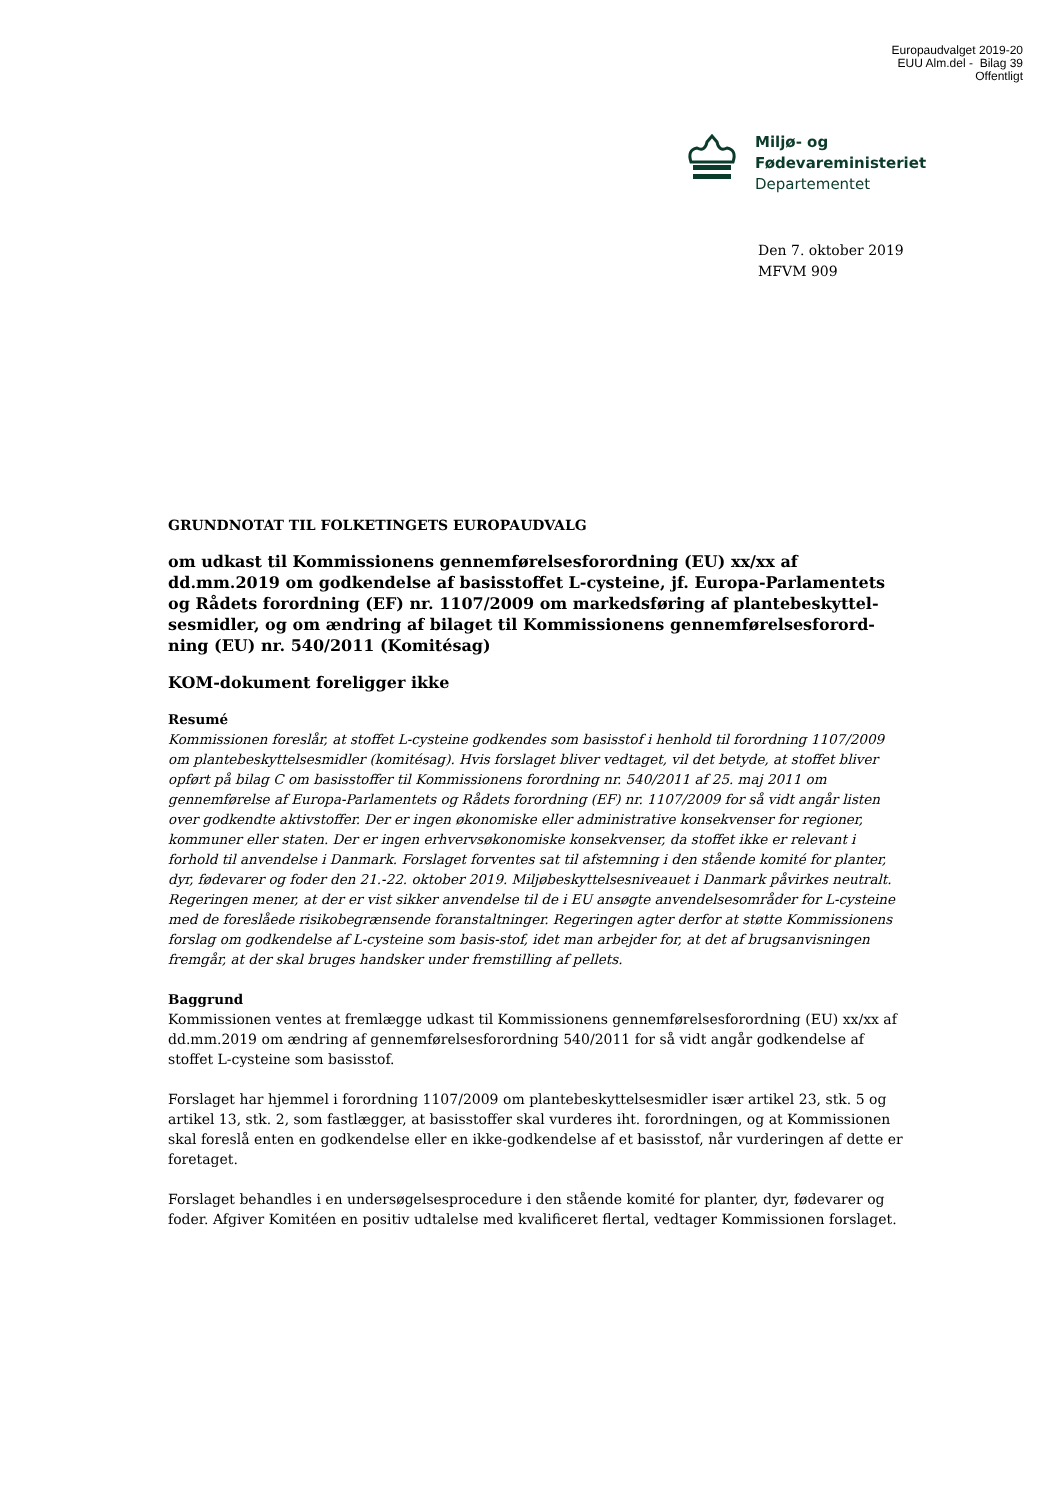Europaudvalget 2019-20
EUU Alm.del - Bilag 39
Offentligt
Miljø- og
Fødevareministeriet
Departementet
Den 7. oktober 2019
MFVM 909
GRUNDNOTAT TIL FOLKETINGETS EUROPAUDVALG
om udkast til Kommissionens gennemførelsesforordning (EU) xx/xx af dd.mm.2019 om godkendelse af basisstoffet L-cysteine, jf. Europa-Parlamentets og Rådets forordning (EF) nr. 1107/2009 om markedsføring af plantebeskyttel-sesmidler, og om ændring af bilaget til Kommissionens gennemførelsesforord-ning (EU) nr. 540/2011 (Komitésag)
KOM-dokument foreligger ikke
Resumé
Kommissionen foreslår, at stoffet L-cysteine godkendes som basisstof i henhold til forordning 1107/2009 om plantebeskyttelsesmidler (komitésag). Hvis forslaget bliver vedtaget, vil det betyde, at stoffet bliver opført på bilag C om basisstoffer til Kommissionens forordning nr. 540/2011 af 25. maj 2011 om gennemførelse af Europa-Parlamentets og Rådets forordning (EF) nr. 1107/2009 for så vidt angår listen over godkendte aktivstoffer. Der er ingen økonomiske eller administrative konsekvenser for regioner, kommuner eller staten. Der er ingen erhvervsøkonomiske konsekvenser, da stoffet ikke er relevant i forhold til anvendelse i Danmark. Forslaget forventes sat til afstemning i den stående komité for planter, dyr, fødevarer og foder den 21.-22. oktober 2019. Miljøbeskyttelsesniveauet i Danmark påvirkes neutralt. Regeringen mener, at der er vist sikker anvendelse til de i EU ansøgte anvendelsesområder for L-cysteine med de foreslåede risikobegrænsende foranstaltninger. Regeringen agter derfor at støtte Kommissionens forslag om godkendelse af L-cysteine som basis-stof, idet man arbejder for, at det af brugsanvisningen fremgår, at der skal bruges handsker under fremstilling af pellets.
Baggrund
Kommissionen ventes at fremlægge udkast til Kommissionens gennemførelsesforordning (EU) xx/xx af dd.mm.2019 om ændring af gennemførelsesforordning 540/2011 for så vidt angår godkendelse af stoffet L-cysteine som basisstof.
Forslaget har hjemmel i forordning 1107/2009 om plantebeskyttelsesmidler især artikel 23, stk. 5 og artikel 13, stk. 2, som fastlægger, at basisstoffer skal vurderes iht. forordningen, og at Kommissionen skal foreslå enten en godkendelse eller en ikke-godkendelse af et basisstof, når vurderingen af dette er foretaget.
Forslaget behandles i en undersøgelsesprocedure i den stående komité for planter, dyr, fødevarer og foder. Afgiver Komitéen en positiv udtalelse med kvalificeret flertal, vedtager Kommissionen forslaget.